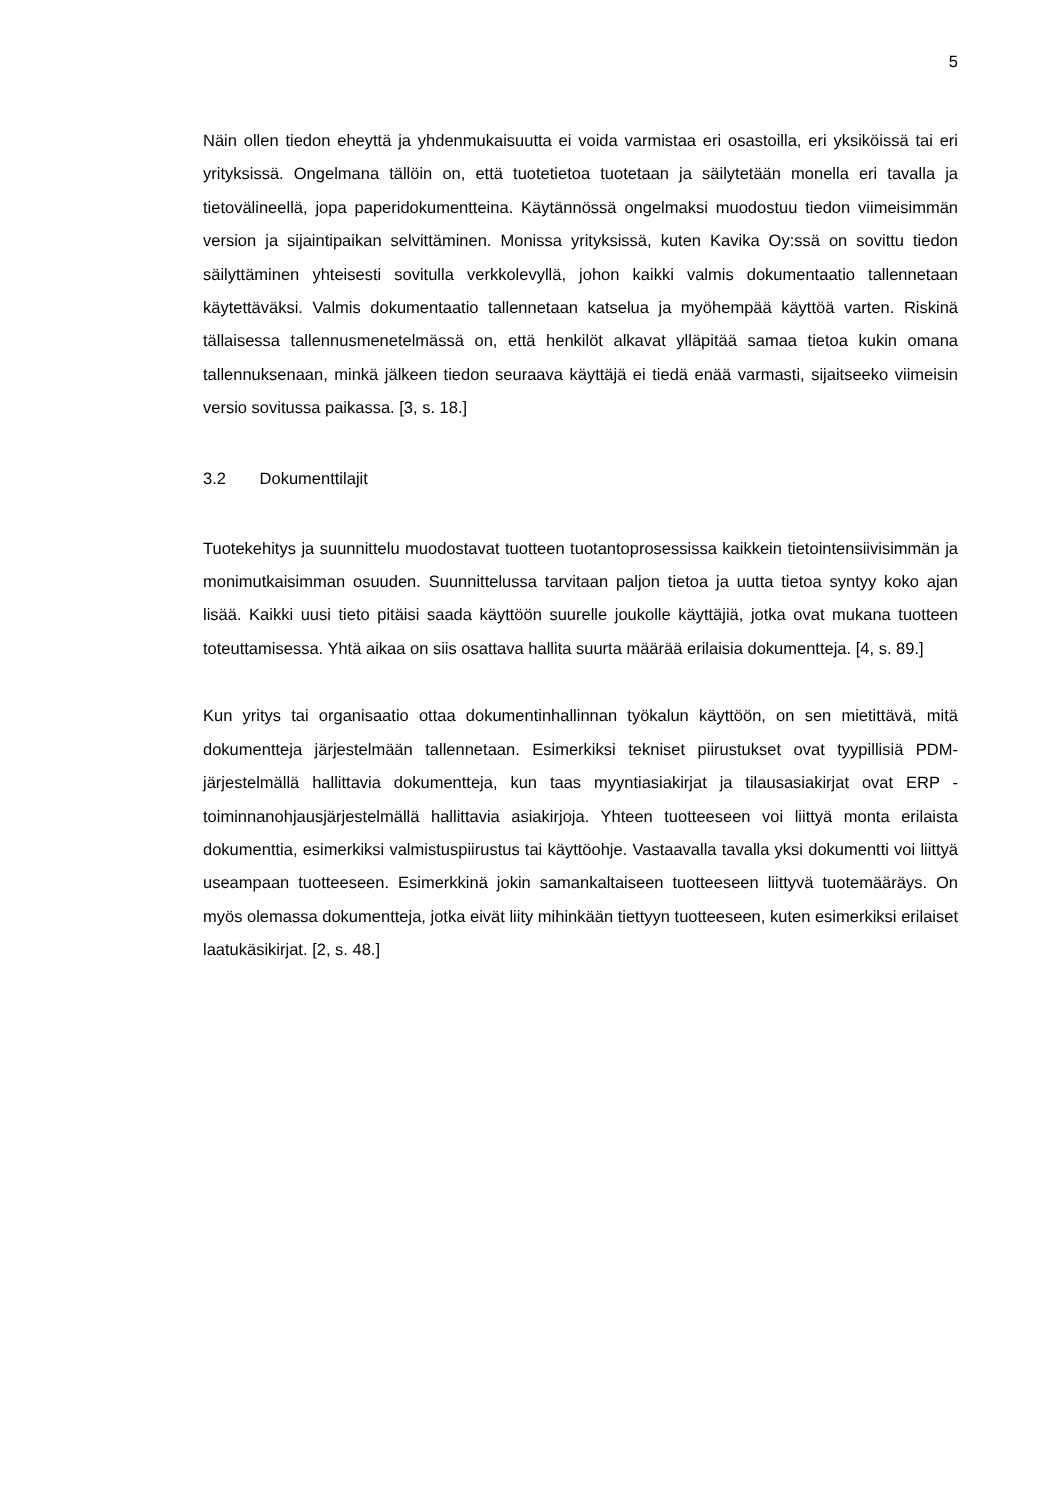5
Näin ollen tiedon eheyttä ja yhdenmukaisuutta ei voida varmistaa eri osastoilla, eri yksiköissä tai eri yrityksissä. Ongelmana tällöin on, että tuotetietoa tuotetaan ja säilytetään monella eri tavalla ja tietovälineellä, jopa paperidokumentteina. Käytännössä ongelmaksi muodostuu tiedon viimeisimmän version ja sijaintipaikan selvittäminen. Monissa yrityksissä, kuten Kavika Oy:ssä on sovittu tiedon säilyttäminen yhteisesti sovitulla verkkolevyllä, johon kaikki valmis dokumentaatio tallennetaan käytettäväksi. Valmis dokumentaatio tallennetaan katselua ja myöhempää käyttöä varten. Riskinä tällaisessa tallennusmenetelmässä on, että henkilöt alkavat ylläpitää samaa tietoa kukin omana tallennuksenaan, minkä jälkeen tiedon seuraava käyttäjä ei tiedä enää varmasti, sijaitseeko viimeisin versio sovitussa paikassa. [3, s. 18.]
3.2 Dokumenttilajit
Tuotekehitys ja suunnittelu muodostavat tuotteen tuotantoprosessissa kaikkein tietointensiivisimmän ja monimutkaisimman osuuden. Suunnittelussa tarvitaan paljon tietoa ja uutta tietoa syntyy koko ajan lisää. Kaikki uusi tieto pitäisi saada käyttöön suurelle joukolle käyttäjiä, jotka ovat mukana tuotteen toteuttamisessa. Yhtä aikaa on siis osattava hallita suurta määrää erilaisia dokumentteja. [4, s. 89.]
Kun yritys tai organisaatio ottaa dokumentinhallinnan työkalun käyttöön, on sen mietittävä, mitä dokumentteja järjestelmään tallennetaan. Esimerkiksi tekniset piirustukset ovat tyypillisiä PDM- järjestelmällä hallittavia dokumentteja, kun taas myyntiasiakirjat ja tilausasiakirjat ovat ERP -toiminnanohjausjärjestelmällä hallittavia asiakirjoja. Yhteen tuotteeseen voi liittyä monta erilaista dokumenttia, esimerkiksi valmistuspiirustus tai käyttöohje. Vastaavalla tavalla yksi dokumentti voi liittyä useampaan tuotteeseen. Esimerkkinä jokin samankaltaiseen tuotteeseen liittyvä tuotemääräys. On myös olemassa dokumentteja, jotka eivät liity mihinkään tiettyyn tuotteeseen, kuten esimerkiksi erilaiset laatukäsikirjat. [2, s. 48.]